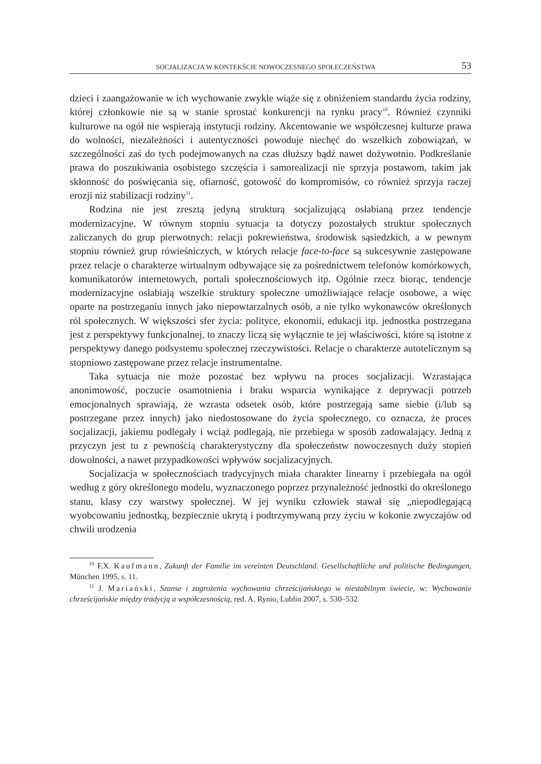SOCJALIZACJA W KONTEKŚCIE NOWOCZESNEGO SPOŁECZEŃSTWA 53
dzieci i zaangażowanie w ich wychowanie zwykle wiąże się z obniżeniem standardu życia rodziny, której członkowie nie są w stanie sprostać konkurencji na rynku pracy<sup>10</sup>. Również czynniki kulturowe na ogół nie wspierają instytucji rodziny. Akcentowanie we współczesnej kulturze prawa do wolności, niezależności i autentyczności powoduje niechęć do wszelkich zobowiązań, w szczególności zaś do tych podejmowanych na czas dłuższy bądź nawet dożywotnio. Podkreślanie prawa do poszukiwania osobistego szczęścia i samorealizacji nie sprzyja postawom, takim jak skłonność do poświęcania się, ofiarność, gotowość do kompromisów, co również sprzyja raczej erozji niż stabilizacji rodziny<sup>11</sup>.
Rodzina nie jest zresztą jedyną strukturą socjalizującą osłabianą przez tendencje modernizacyjne. W równym stopniu sytuacja ta dotyczy pozostałych struktur społecznych zaliczanych do grup pierwotnych: relacji pokrewieństwa, środowisk sąsiedzkich, a w pewnym stopniu również grup rówieśniczych, w których relacje face-to-face są sukcesywnie zastępowane przez relacje o charakterze wirtualnym odbywające się za pośrednictwem telefonów komórkowych, komunikatorów internetowych, portali społecznościowych itp. Ogólnie rzecz biorąc, tendencje modernizacyjne osłabiają wszelkie struktury społeczne umożliwiające relacje osobowe, a więc oparte na postrzeganiu innych jako niepowtarzalnych osób, a nie tylko wykonawców określonych ról społecznych. W większości sfer życia: polityce, ekonomii, edukacji itp. jednostka postrzegana jest z perspektywy funkcjonalnej, to znaczy liczą się wyłącznie te jej właściwości, które są istotne z perspektywy danego podsystemu społecznej rzeczywistości. Relacje o charakterze autotelicznym są stopniowo zastępowane przez relacje instrumentalne.
Taka sytuacja nie może pozostać bez wpływu na proces socjalizacji. Wzrastająca anonimowość, poczucie osamotnienia i braku wsparcia wynikające z deprywacji potrzeb emocjonalnych sprawiają, że wzrasta odsetek osób, które postrzegają same siebie (i/lub są postrzegane przez innych) jako niedostosowane do życia społecznego, co oznacza, że proces socjalizacji, jakiemu podlegały i wciąż podlegają, nie przebiega w sposób zadowalający. Jedną z przyczyn jest tu z pewnością charakterystyczny dla społeczeństw nowoczesnych duży stopień dowolności, a nawet przypadkowości wpływów socjalizacyjnych.
Socjalizacja w społecznościach tradycyjnych miała charakter linearny i przebiegała na ogół według z góry określonego modelu, wyznaczonego poprzez przynależność jednostki do określonego stanu, klasy czy warstwy społecznej. W jej wyniku człowiek stawał się „niepodlegającą wyobcowaniu jednostką, bezpiecznie ukrytą i podtrzymywaną przy życiu w kokonie zwyczajów od chwili urodzenia
<sup>10</sup> F.X. Kaufmann, Zukunft der Familie im vereinten Deutschland. Gesellschaftliche und politische Bedingungen, München 1995, s. 11.
<sup>11</sup> J. Mariański, Szanse i zagrożenia wychowania chrześcijańskiego w niestabilnym świecie, w: Wychowanie chrześcijańskie między tradycją a współczesnością, red. A. Rynio, Lublin 2007, s. 530–532.